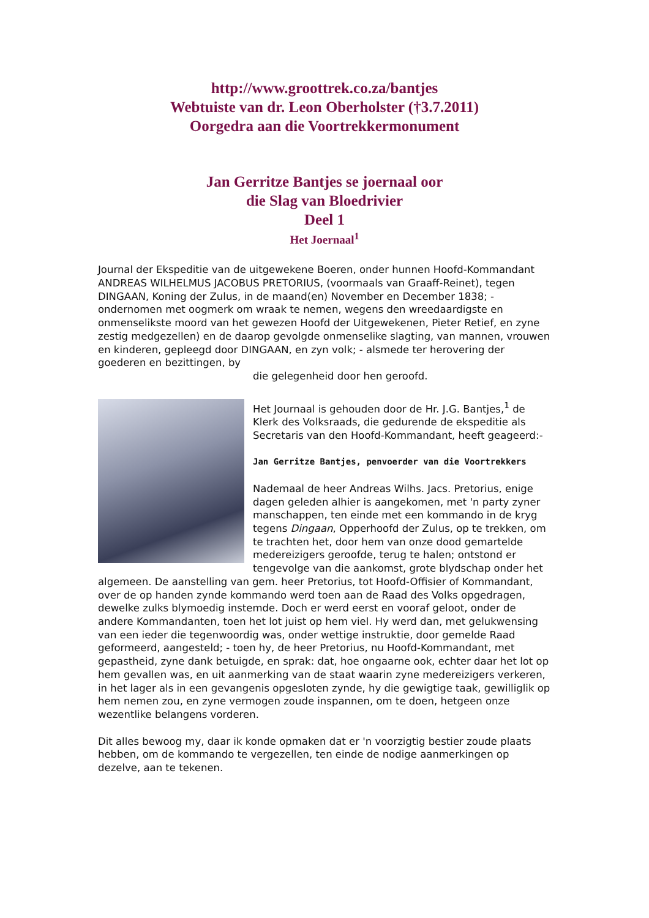http://www.groottrek.co.za/bantjes
Webtuiste van dr. Leon Oberholster (†3.7.2011)
Oorgedra aan die Voortrekkermonument
Jan Gerritze Bantjes se joernaal oor
die Slag van Bloedrivier
Deel 1
Het Joernaal<sup>1</sup>
Journal der Ekspeditie van de uitgewekene Boeren, onder hunnen Hoofd-Kommandant ANDREAS WILHELMUS JACOBUS PRETORIUS, (voormaals van Graaff-Reinet), tegen DINGAAN, Koning der Zulus, in de maand(en) November en December 1838; - ondernomen met oogmerk om wraak te nemen, wegens den wreedaardigste en onmenselikste moord van het gewezen Hoofd der Uitgewekenen, Pieter Retief, en zyne zestig medgezellen) en de daarop gevolgde onmenselike slagting, van mannen, vrouwen en kinderen, gepleegd door DINGAAN, en zyn volk; - alsmede ter herovering der goederen en bezittingen, by
die gelegenheid door hen geroofd.
Het Journaal is gehouden door de Hr. J.G. Bantjes,<sup>1</sup> de Klerk des Volksraads, die gedurende de ekspeditie als Secretaris van den Hoofd-Kommandant, heeft geageerd:-
Jan Gerritze Bantjes, penvoerder van die Voortrekkers
Nademaal de heer Andreas Wilhs. Jacs. Pretorius, enige dagen geleden alhier is aangekomen, met 'n party zyner manschappen, ten einde met een kommando in de kryg tegens Dingaan, Opperhoofd der Zulus, op te trekken, om te trachten het, door hem van onze dood gemartelde medereizigers geroofde, terug te halen; ontstond er tengevolge van die aankomst, grote blydschap onder het algemeen. De aanstelling van gem. heer Pretorius, tot Hoofd-Offisier of Kommandant, over de op handen zynde kommando werd toen aan de Raad des Volks opgedragen, dewelke zulks blymoedig instemde. Doch er werd eerst en vooraf geloot, onder de andere Kommandanten, toen het lot juist op hem viel. Hy werd dan, met gelukwensing van een ieder die tegenwoordig was, onder wettige instruktie, door gemelde Raad geformeerd, aangesteld; - toen hy, de heer Pretorius, nu Hoofd-Kommandant, met gepastheid, zyne dank betuigde, en sprak: dat, hoe ongaarne ook, echter daar het lot op hem gevallen was, en uit aanmerking van de staat waarin zyne medereizigers verkeren, in het lager als in een gevangenis opgesloten zynde, hy die gewigtige taak, gewilliglik op hem nemen zou, en zyne vermogen zoude inspannen, om te doen, hetgeen onze wezentlike belangens vorderen.
Dit alles bewoog my, daar ik konde opmaken dat er 'n voorzigtig bestier zoude plaats hebben, om de kommando te vergezellen, ten einde de nodige aanmerkingen op dezelve, aan te tekenen.